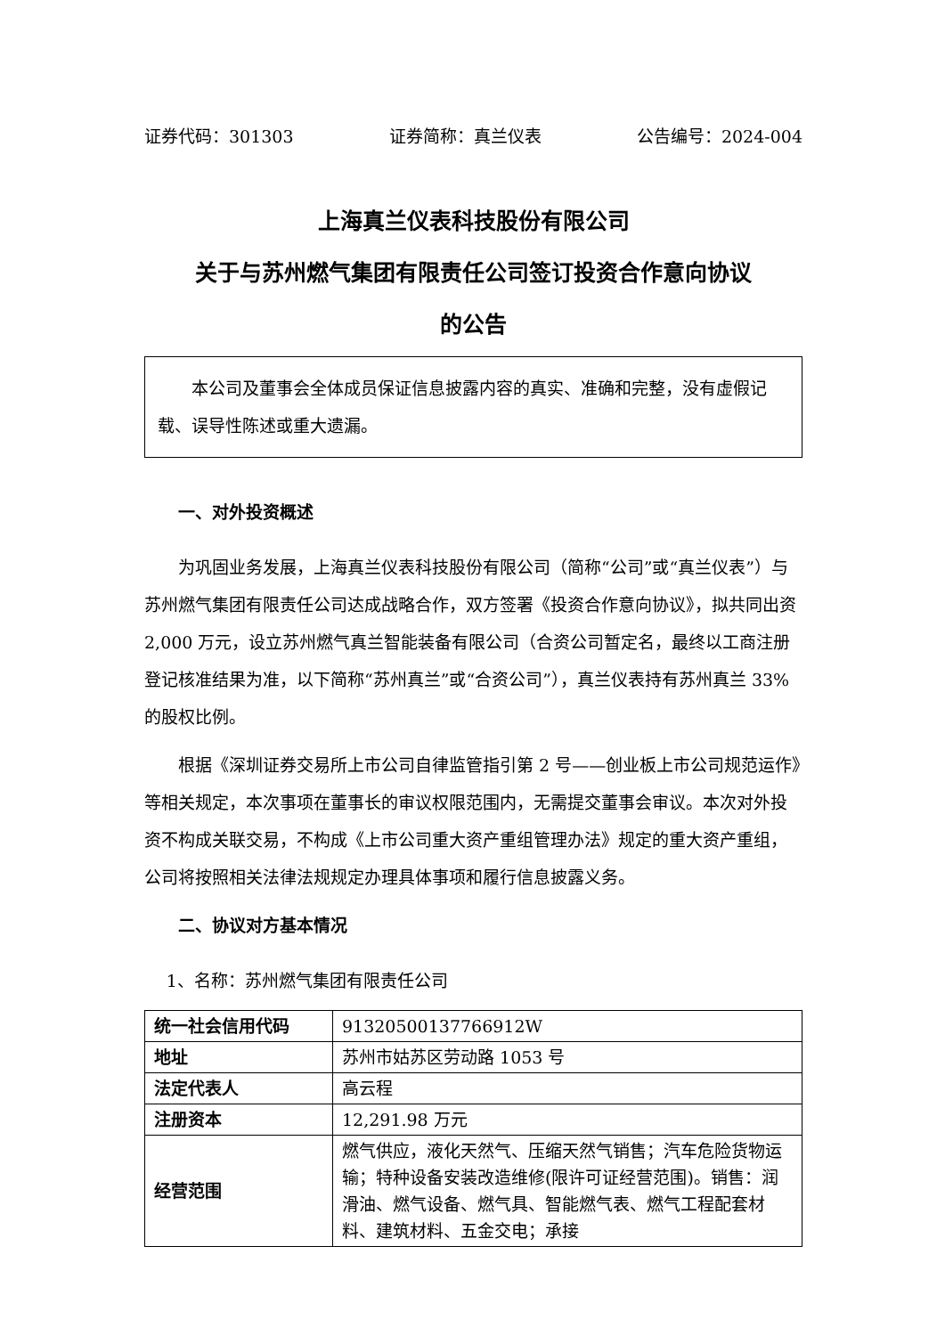证券代码：301303 证券简称：真兰仪表 公告编号：2024-004
上海真兰仪表科技股份有限公司
关于与苏州燃气集团有限责任公司签订投资合作意向协议
的公告
本公司及董事会全体成员保证信息披露内容的真实、准确和完整，没有虚假记载、误导性陈述或重大遗漏。
一、对外投资概述
为巩固业务发展，上海真兰仪表科技股份有限公司（简称“公司”或“真兰仪表”）与苏州燃气集团有限责任公司达成战略合作，双方签署《投资合作意向协议》，拟共同出资 2,000 万元，设立苏州燃气真兰智能装备有限公司（合资公司暂定名，最终以工商注册登记核准结果为准，以下简称“苏州真兰”或“合资公司”），真兰仪表持有苏州真兰 33%的股权比例。
根据《深圳证券交易所上市公司自律监管指引第 2 号——创业板上市公司规范运作》等相关规定，本次事项在董事长的审议权限范围内，无需提交董事会审议。本次对外投资不构成关联交易，不构成《上市公司重大资产重组管理办法》规定的重大资产重组，公司将按照相关法律法规规定办理具体事项和履行信息披露义务。
二、协议对方基本情况
1、名称：苏州燃气集团有限责任公司
| 统一社会信用代码 | 91320500137766912W |
| 地址 | 苏州市姑苏区劳动路 1053 号 |
| 法定代表人 | 高云程 |
| 注册资本 | 12,291.98 万元 |
| 经营范围 | 燃气供应，液化天然气、压缩天然气销售；汽车危险货物运输；特种设备安装改造维修(限许可证经营范围)。销售：润滑油、燃气设备、燃气具、智能燃气表、燃气工程配套材料、建筑材料、五金交电；承接 |